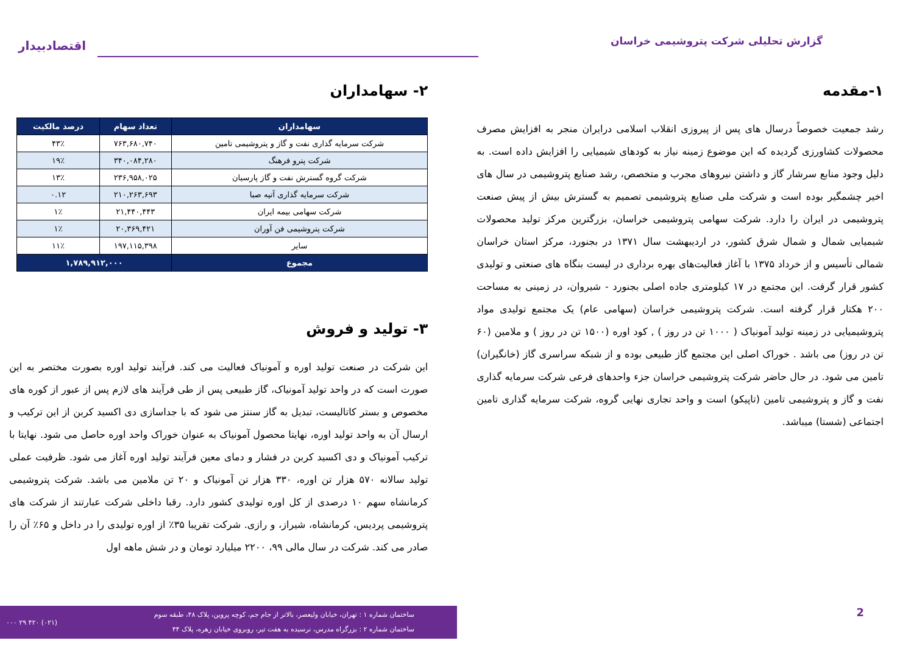گزارش تحلیلی شرکت پتروشیمی خراسان
اقتصادبیدار
۱-مقدمه
رشد جمعیت خصوصاً درسال های پس از پیروزی انقلاب اسلامی درایران منجر به افزایش مصرف محصولات کشاورزی گردیده که این موضوع زمینه نیاز به کودهای شیمیایی را افزایش داده است. به دلیل وجود منابع سرشار گاز و داشتن نیروهای مجرب و متخصص، رشد صنایع پتروشیمی در سال های اخیر چشمگیر بوده است و شرکت ملی صنایع پتروشیمی تصمیم به گسترش بیش از پیش صنعت پتروشیمی در ایران را دارد. شرکت سهامی پتروشیمی خراسان، بزرگترین مرکز تولید محصولات شیمیایی شمال و شمال شرق کشور، در اردیبهشت سال ۱۳۷۱ در بجنورد، مرکز استان خراسان شمالی تأسیس و از خرداد ۱۳۷۵ با آغاز فعالیت‌های بهره برداری در لیست بنگاه های صنعتی و تولیدی کشور قرار گرفت. این مجتمع در ۱۷ کیلومتری جاده اصلی بجنورد - شیروان، در زمینی به مساحت ۲۰۰ هکتار قرار گرفته است. شرکت پتروشیمی خراسان (سهامی عام) یک مجتمع تولیدی مواد پتروشیمیایی در زمینه تولید آمونیاک ( ۱۰۰۰ تن در روز ) , کود اوره (۱۵۰۰ تن در روز ) و ملامین (۶۰ تن در روز) می باشد . خوراک اصلی این مجتمع گاز طبیعی بوده و از شبکه سراسری گاز (خانگیران) تامین می شود. در حال حاضر شرکت پتروشیمی خراسان جزء واحدهای فرعی شرکت سرمایه گذاری نفت و گاز و پتروشیمی تامین (تاپیکو) است و واحد تجاری نهایی گروه، شرکت سرمایه گذاری تامین اجتماعی (شستا) میباشد.
۲- سهامداران
| سهامداران | تعداد سهام | درصد مالکیت |
| --- | --- | --- |
| شرکت سرمایه گذاری نفت و گاز و پتروشیمی تامین | ۷۶۳,۶۸۰,۷۴۰ | ۴۳٪ |
| شرکت پترو فرهنگ | ۳۴۰,۰۸۴,۲۸۰ | ۱۹٪ |
| شرکت گروه گسترش نفت و گاز پارسیان | ۲۳۶,۹۵۸,۰۲۵ | ۱۳٪ |
| شرکت سرمایه گذاری آتیه صبا | ۲۱۰,۲۶۳,۶۹۳ | ۰.۱۲ |
| شرکت سهامی بیمه ایران | ۲۱,۴۴۰,۴۴۳ | ۱٪ |
| شرکت پتروشیمی فن آوران | ۲۰,۳۶۹,۴۲۱ | ۱٪ |
| سایر | ۱۹۷,۱۱۵,۳۹۸ | ۱۱٪ |
| مجموع | ۱,۷۸۹,۹۱۲,۰۰۰ | |
۳- تولید و فروش
این شرکت در صنعت تولید اوره و آمونیاک فعالیت می کند. فرآیند تولید اوره بصورت مختصر به این صورت است که در واحد تولید آمونیاک، گاز طبیعی پس از طی فرآیند های لازم پس از عبور از کوره های مخصوص و بستر کاتالیست، تبدیل به گاز سنتز می شود که با جداسازی دی اکسید کربن از این ترکیب و ارسال آن به واحد تولید اوره، نهایتا محصول آمونیاک به عنوان خوراک واحد اوره حاصل می شود. نهایتا با ترکیب آمونیاک و دی اکسید کربن در فشار و دمای معین فرآیند تولید اوره آغاز می شود. ظرفیت عملی تولید سالانه ۵۷۰ هزار تن اوره، ۳۳۰ هزار تن آمونیاک و ۲۰ تن ملامین می باشد. شرکت پتروشیمی کرمانشاه سهم ۱۰ درصدی از کل اوره تولیدی کشور دارد. رقبا داخلی شرکت عبارتند از شرکت های پتروشیمی پردیس، کرمانشاه، شیراز، و رازی. شرکت تقریبا ۳۵٪ از اوره تولیدی را در داخل و ۶۵٪ آن را صادر می کند. شرکت در سال مالی ۹۹، ۲۲۰۰ میلیارد تومان و در شش ماهه اول
ساختمان شماره ۱ : تهران، خیابان ولیعصر، بالاتر از جام جم، کوچه پروین، پلاک ۴۸، طبقه سوم
ساختمان شماره ۲ : بزرگراه مدرس، نرسیده به هفت تیر، روبروی خیابان زهره، پلاک ۴۴
(۰۲۱) ۴۲۰ ۲۹ ۰۰۰
2